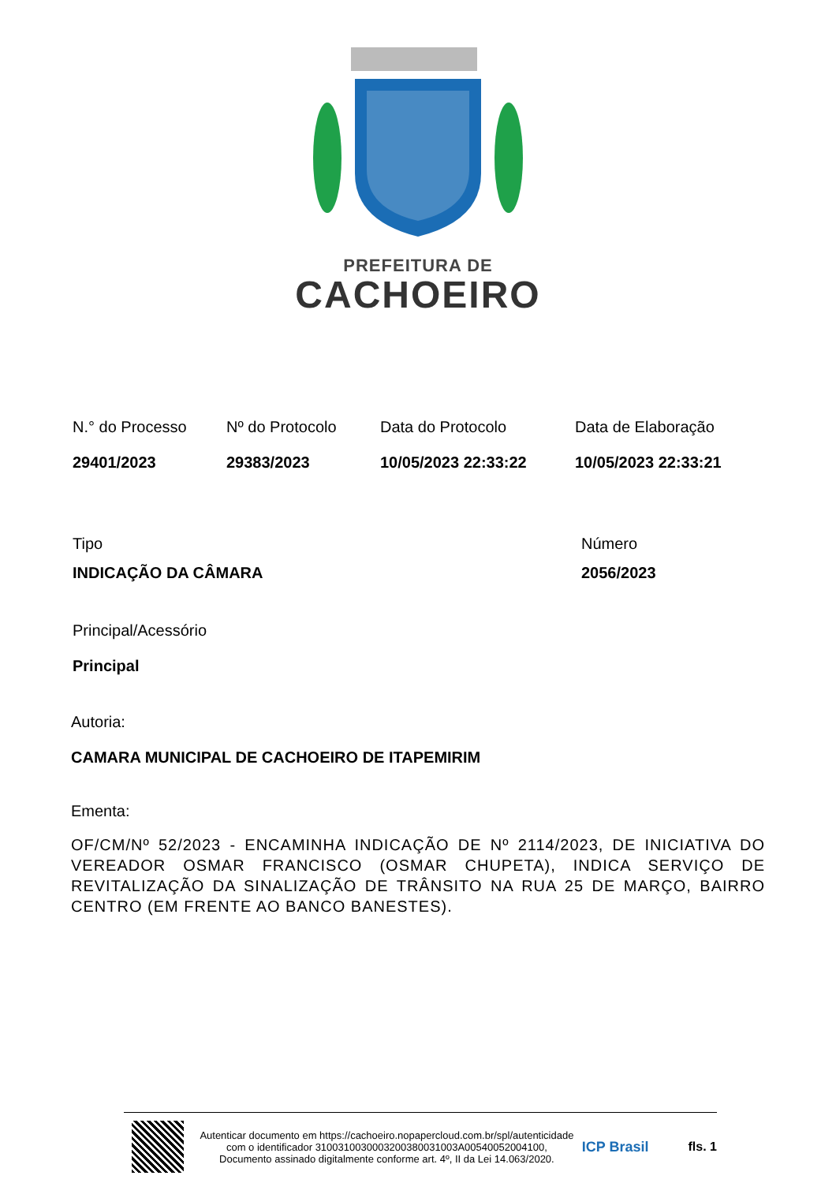PREFEITURA DE
CACHOEIRO
N.° do Processo
29401/2023
Nº do Protocolo
29383/2023
Data do Protocolo
10/05/2023 22:33:22
Data de Elaboração
10/05/2023 22:33:21
Tipo
INDICAÇÃO DA CÂMARA
Número
2056/2023
Principal/Acessório
Principal
Autoria:
CAMARA MUNICIPAL DE CACHOEIRO DE ITAPEMIRIM
Ementa:
OF/CM/Nº 52/2023 - ENCAMINHA INDICAÇÃO DE Nº 2114/2023, DE INICIATIVA DO VEREADOR OSMAR FRANCISCO (OSMAR CHUPETA), INDICA SERVIÇO DE REVITALIZAÇÃO DA SINALIZAÇÃO DE TRÂNSITO NA RUA 25 DE MARÇO, BAIRRO CENTRO (EM FRENTE AO BANCO BANESTES).
Autenticar documento em https://cachoeiro.nopapercloud.com.br/spl/autenticidade com o identificador 3100310030003200380031003A00540052004100, Documento assinado digitalmente conforme art. 4º, II da Lei 14.063/2020.
ICP Brasil fls. 1